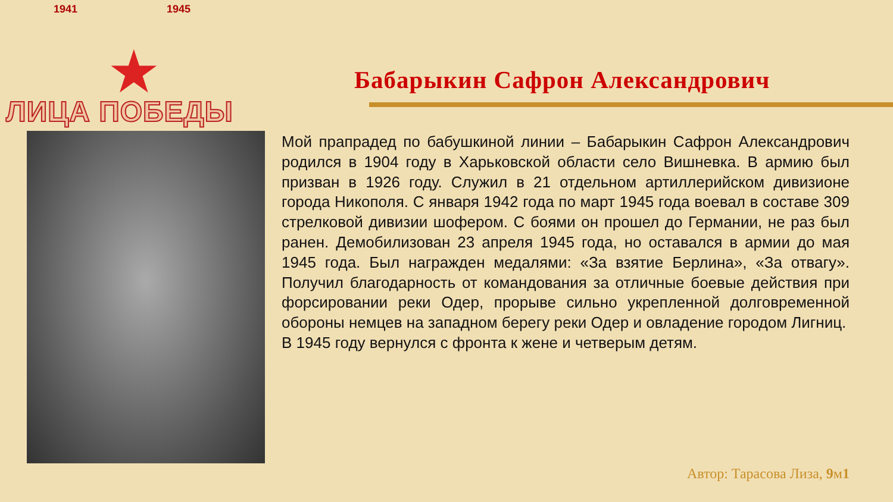1941 1945
★
ЛИЦА ПОБЕДЫ
Бабарыкин Сафрон Александрович
Мой прапрадед по бабушкиной линии – Бабарыкин Сафрон Александрович родился в 1904 году в Харьковской области село Вишневка. В армию был призван в 1926 году. Служил в 21 отдельном артиллерийском дивизионе города Никополя. С января 1942 года по март 1945 года воевал в составе 309 стрелковой дивизии шофером. С боями он прошел до Германии, не раз был ранен. Демобилизован 23 апреля 1945 года, но оставался в армии до мая 1945 года. Был награжден медалями: «За взятие Берлина», «За отвагу». Получил благодарность от командования за отличные боевые действия при форсировании реки Одер, прорыве сильно укрепленной долговременной обороны немцев на западном берегу реки Одер и овладение городом Лигниц.
В 1945 году вернулся с фронта к жене и четверым детям.
Автор: Тарасова Лиза, 9м1